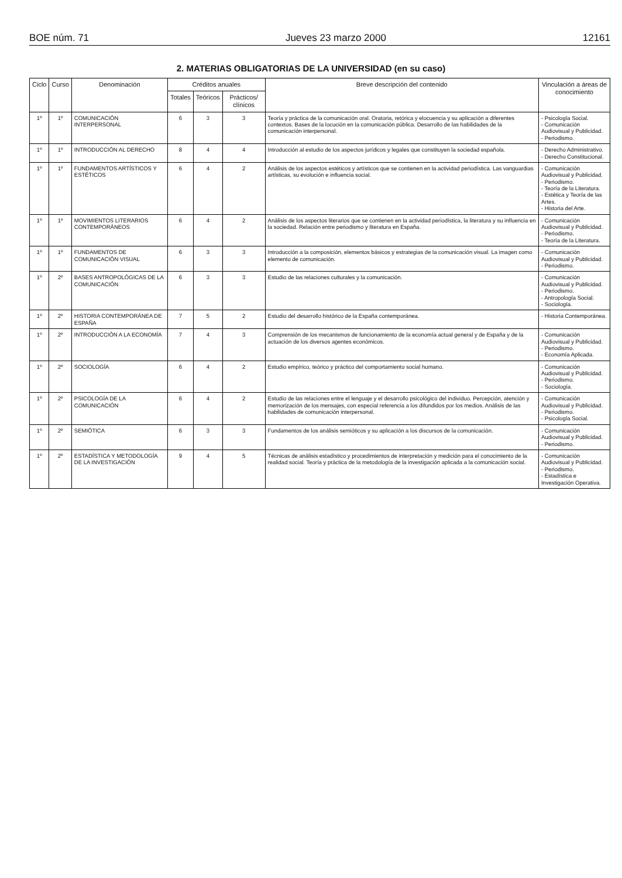BOE núm. 71 Jueves 23 marzo 2000 12161
2. MATERIAS OBLIGATORIAS DE LA UNIVERSIDAD (en su caso)
| Ciclo | Curso | Denominación | Créditos anuales | | | Breve descripción del contenido | Vinculación a áreas de conocimiento |
| --- | --- | --- | --- | --- | --- | --- | --- |
| | | | Totales | Teóricos | Prácticos/ clínicos | | |
| 1º | 1º | COMUNICACIÓN INTERPERSONAL | 6 | 3 | 3 | Teoría y práctica de la comunicación oral. Oratoria, retórica y elocuencia y su aplicación a diferentes contextos. Bases de la locución en la comunicación pública. Desarrollo de las habilidades de la comunicación interpersonal. | - Psicología Social. - Comunicación Audiovisual y Publicidad. - Periodismo. |
| 1º | 1º | INTRODUCCIÓN AL DERECHO | 8 | 4 | 4 | Introducción al estudio de los aspectos jurídicos y legales que constituyen la sociedad española. | - Derecho Administrativo. - Derecho Constitucional. |
| 1º | 1º | FUNDAMENTOS ARTÍSTICOS Y ESTÉTICOS | 6 | 4 | 2 | Análisis de los aspectos estéticos y artísticos que se contienen en la actividad periodística. Las vanguardias artísticas, su evolución e influencia social. | - Comunicación Audiovisual y Publicidad. - Periodismo. - Teoría de la Literatura. - Estética y Teoría de las Artes. - Historia del Arte. |
| 1º | 1º | MOVIMIENTOS LITERARIOS CONTEMPORÁNEOS | 6 | 4 | 2 | Análisis de los aspectos literarios que se contienen en la actividad periodística, la literatura y su influencia en la sociedad. Relación entre periodismo y literatura en España. | - Comunicación Audiovisual y Publicidad. - Periodismo. - Teoría de la Literatura. |
| 1º | 1º | FUNDAMENTOS DE COMUNICACIÓN VISUAL | 6 | 3 | 3 | Introducción a la composición, elementos básicos y estrategias de la comunicación visual. La imagen como elemento de comunicación. | - Comunicación Audiovisual y Publicidad. - Periodismo. |
| 1º | 2º | BASES ANTROPOLÓGICAS DE LA COMUNICACIÓN | 6 | 3 | 3 | Estudio de las relaciones culturales y la comunicación. | - Comunicación Audiovisual y Publicidad. - Periodismo. - Antropología Social. - Sociología. |
| 1º | 2º | HISTORIA CONTEMPORÁNEA DE ESPAÑA | 7 | 5 | 2 | Estudio del desarrollo histórico de la España contemporánea. | - Historia Contemporánea. |
| 1º | 2º | INTRODUCCIÓN A LA ECONOMÍA | 7 | 4 | 3 | Comprensión de los mecanismos de funcionamiento de la economía actual general y de España y de la actuación de los diversos agentes económicos. | - Comunicación Audiovisual y Publicidad. - Periodismo. - Economía Aplicada. |
| 1º | 2º | SOCIOLOGÍA | 6 | 4 | 2 | Estudio empírico, teórico y práctico del comportamiento social humano. | - Comunicación Audiovisual y Publicidad. - Periodismo. - Sociología. |
| 1º | 2º | PSICOLOGÍA DE LA COMUNICACIÓN | 6 | 4 | 2 | Estudio de las relaciones entre el lenguaje y el desarrollo psicológico del individuo. Percepción, atención y memorización de los mensajes, con especial referencia a los difundidos por los medios. Análisis de las habilidades de comunicación interpersonal. | - Comunicación Audiovisual y Publicidad. - Periodismo. - Psicología Social. |
| 1º | 2º | SEMIÓTICA | 6 | 3 | 3 | Fundamentos de los análisis semióticos y su aplicación a los discursos de la comunicación. | - Comunicación Audiovisual y Publicidad. - Periodismo. |
| 1º | 2º | ESTADÍSTICA Y METODOLOGÍA DE LA INVESTIGACIÓN | 9 | 4 | 5 | Técnicas de análisis estadístico y procedimientos de interpretación y medición para el conocimiento de la realidad social. Teoría y práctica de la metodología de la investigación aplicada a la comunicación social. | - Comunicación Audiovisual y Publicidad. - Periodismo. - Estadística e Investigación Operativa. |